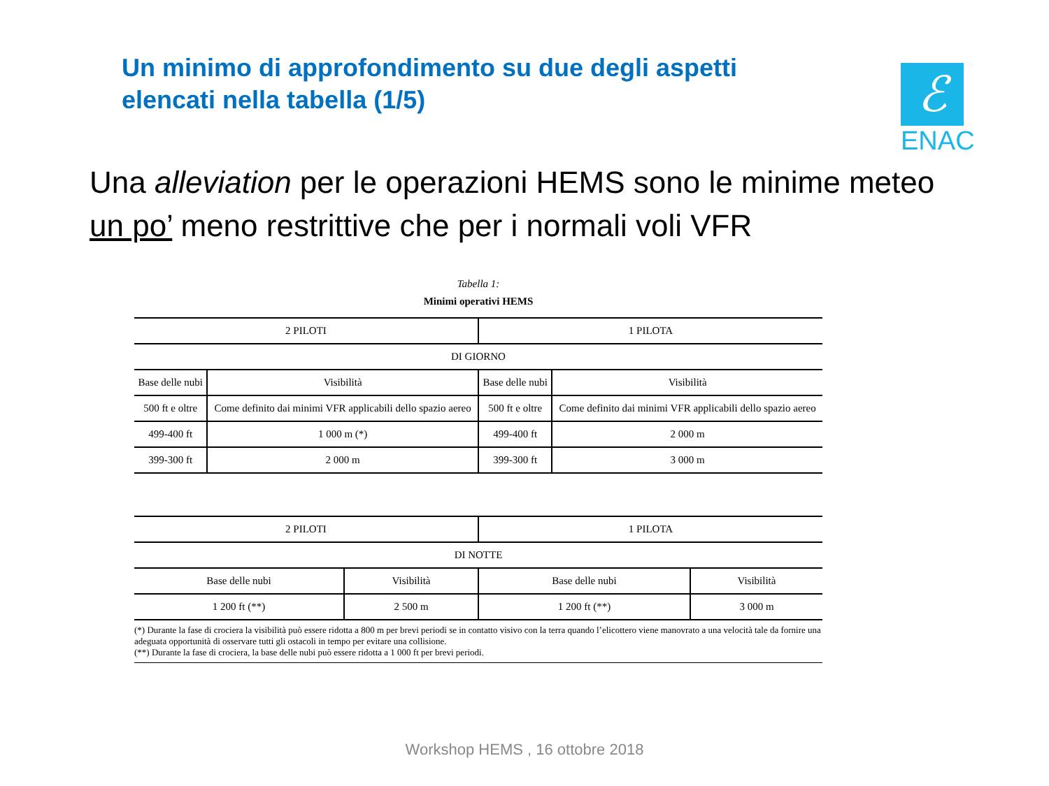Un minimo di approfondimento su due degli aspetti
elencati nella tabella (1/5)
ℰ
ENAC
Una alleviation per le operazioni HEMS sono le minime meteo
un po’ meno restrittive che per i normali voli VFR
Tabella 1:
Minimi operativi HEMS
| 2 PILOTI | | 1 PILOTA | |
| --- | --- | --- | --- |
| DI GIORNO | | | |
| Base delle nubi | Visibilità | Base delle nubi | Visibilità |
| 500 ft e oltre | Come definito dai minimi VFR applicabili dello spazio aereo | 500 ft e oltre | Come definito dai minimi VFR applicabili dello spazio aereo |
| 499-400 ft | 1 000 m (*) | 499-400 ft | 2 000 m |
| 399-300 ft | 2 000 m | 399-300 ft | 3 000 m |
| 2 PILOTI | | 1 PILOTA | |
| --- | --- | --- | --- |
| DI NOTTE | | | |
| Base delle nubi | Visibilità | Base delle nubi | Visibilità |
| 1 200 ft (**) | 2 500 m | 1 200 ft (**) | 3 000 m |
(*) Durante la fase di crociera la visibilità può essere ridotta a 800 m per brevi periodi se in contatto visivo con la terra quando l’elicottero viene manovrato a una velocità tale da fornire una adeguata opportunità di osservare tutti gli ostacoli in tempo per evitare una collisione.
(**) Durante la fase di crociera, la base delle nubi può essere ridotta a 1 000 ft per brevi periodi.
Workshop HEMS , 16 ottobre 2018